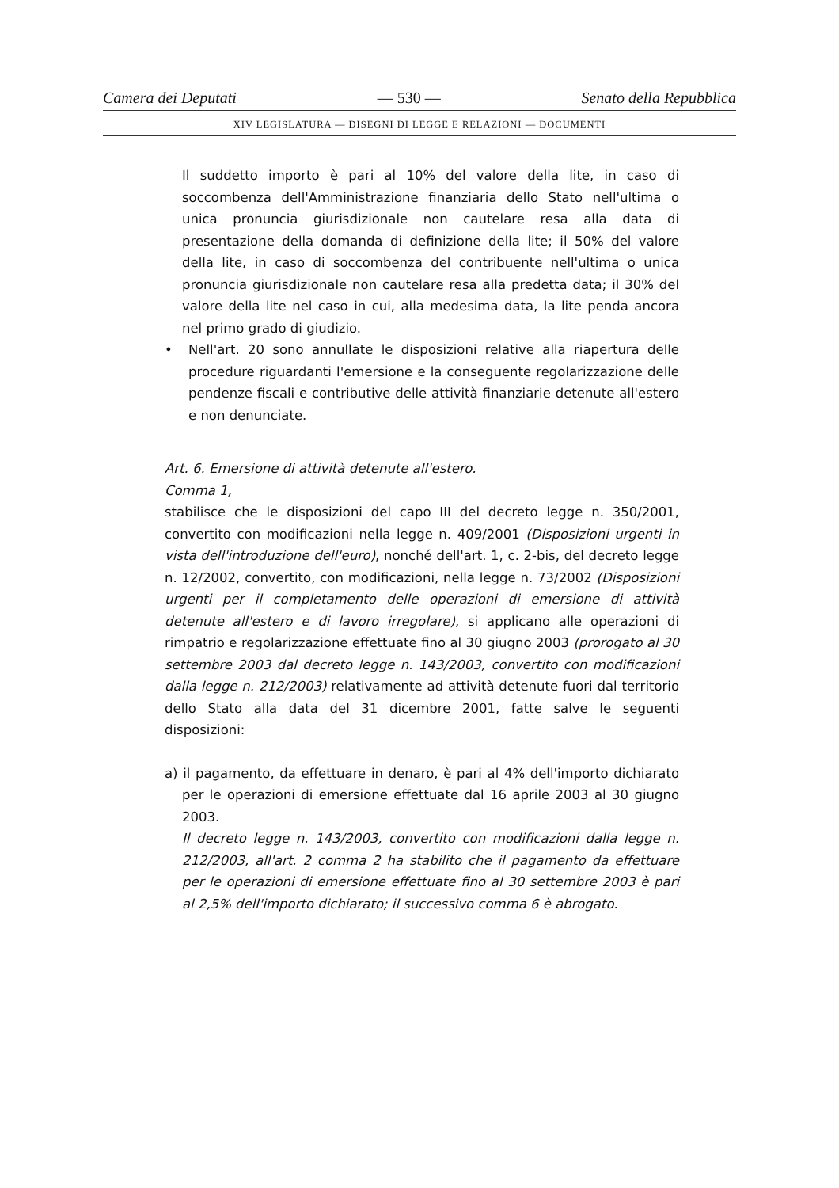Camera dei Deputati — 530 — Senato della Repubblica
XIV LEGISLATURA — DISEGNI DI LEGGE E RELAZIONI — DOCUMENTI
Il suddetto importo è pari al 10% del valore della lite, in caso di soccombenza dell'Amministrazione finanziaria dello Stato nell'ultima o unica pronuncia giurisdizionale non cautelare resa alla data di presentazione della domanda di definizione della lite; il 50% del valore della lite, in caso di soccombenza del contribuente nell'ultima o unica pronuncia giurisdizionale non cautelare resa alla predetta data; il 30% del valore della lite nel caso in cui, alla medesima data, la lite penda ancora nel primo grado di giudizio.
• Nell'art. 20 sono annullate le disposizioni relative alla riapertura delle procedure riguardanti l'emersione e la conseguente regolarizzazione delle pendenze fiscali e contributive delle attività finanziarie detenute all'estero e non denunciate.
Art. 6. Emersione di attività detenute all'estero.
Comma 1,
stabilisce che le disposizioni del capo III del decreto legge n. 350/2001, convertito con modificazioni nella legge n. 409/2001 (Disposizioni urgenti in vista dell'introduzione dell'euro), nonché dell'art. 1, c. 2-bis, del decreto legge n. 12/2002, convertito, con modificazioni, nella legge n. 73/2002 (Disposizioni urgenti per il completamento delle operazioni di emersione di attività detenute all'estero e di lavoro irregolare), si applicano alle operazioni di rimpatrio e regolarizzazione effettuate fino al 30 giugno 2003 (prorogato al 30 settembre 2003 dal decreto legge n. 143/2003, convertito con modificazioni dalla legge n. 212/2003) relativamente ad attività detenute fuori dal territorio dello Stato alla data del 31 dicembre 2001, fatte salve le seguenti disposizioni:
a) il pagamento, da effettuare in denaro, è pari al 4% dell'importo dichiarato per le operazioni di emersione effettuate dal 16 aprile 2003 al 30 giugno 2003.
Il decreto legge n. 143/2003, convertito con modificazioni dalla legge n. 212/2003, all'art. 2 comma 2 ha stabilito che il pagamento da effettuare per le operazioni di emersione effettuate fino al 30 settembre 2003 è pari al 2,5% dell'importo dichiarato; il successivo comma 6 è abrogato.